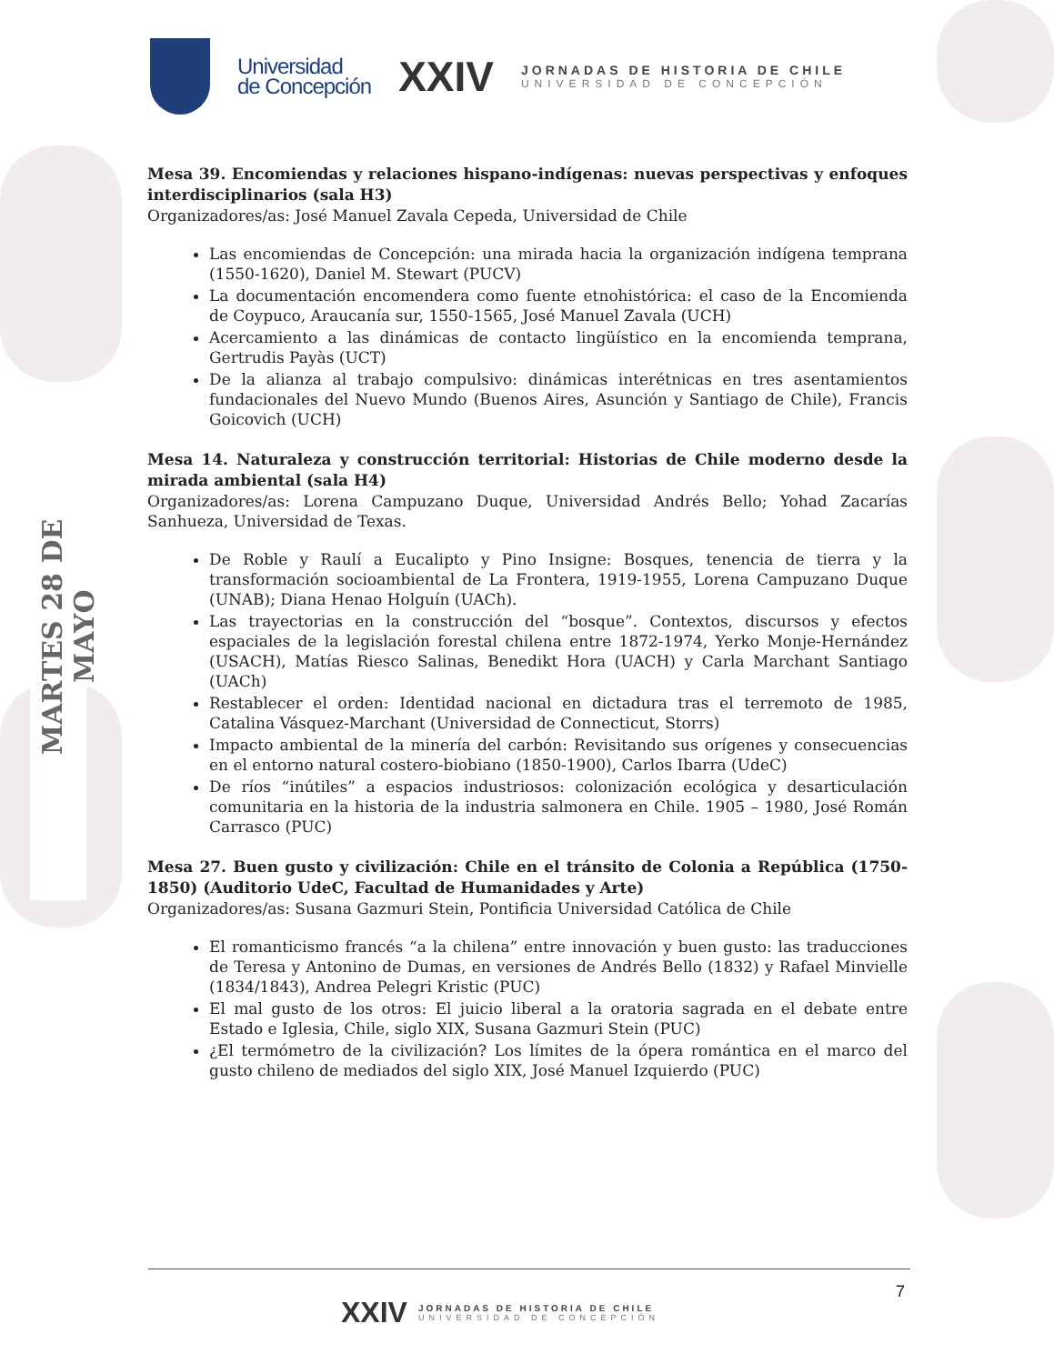MARTES 28 DE MAYO
Universidad
de Concepción
XXIV
JORNADAS DE HISTORIA DE CHILE
UNIVERSIDAD DE CONCEPCIÓN
Mesa 39. Encomiendas y relaciones hispano-indígenas: nuevas perspectivas y enfoques interdisciplinarios (sala H3)
Organizadores/as: José Manuel Zavala Cepeda, Universidad de Chile
Las encomiendas de Concepción: una mirada hacia la organización indígena temprana (1550-1620), Daniel M. Stewart (PUCV)
La documentación encomendera como fuente etnohistórica: el caso de la Encomienda de Coypuco, Araucanía sur, 1550-1565, José Manuel Zavala (UCH)
Acercamiento a las dinámicas de contacto lingüístico en la encomienda temprana, Gertrudis Payàs (UCT)
De la alianza al trabajo compulsivo: dinámicas interétnicas en tres asentamientos fundacionales del Nuevo Mundo (Buenos Aires, Asunción y Santiago de Chile), Francis Goicovich (UCH)
Mesa 14. Naturaleza y construcción territorial: Historias de Chile moderno desde la mirada ambiental (sala H4)
Organizadores/as: Lorena Campuzano Duque, Universidad Andrés Bello; Yohad Zacarías Sanhueza, Universidad de Texas.
De Roble y Raulí a Eucalipto y Pino Insigne: Bosques, tenencia de tierra y la transformación socioambiental de La Frontera, 1919-1955, Lorena Campuzano Duque (UNAB); Diana Henao Holguín (UACh).
Las trayectorias en la construcción del “bosque”. Contextos, discursos y efectos espaciales de la legislación forestal chilena entre 1872-1974, Yerko Monje-Hernández (USACH), Matías Riesco Salinas, Benedikt Hora (UACH) y Carla Marchant Santiago (UACh)
Restablecer el orden: Identidad nacional en dictadura tras el terremoto de 1985, Catalina Vásquez-Marchant (Universidad de Connecticut, Storrs)
Impacto ambiental de la minería del carbón: Revisitando sus orígenes y consecuencias en el entorno natural costero-biobiano (1850-1900), Carlos Ibarra (UdeC)
De ríos “inútiles” a espacios industriosos: colonización ecológica y desarticulación comunitaria en la historia de la industria salmonera en Chile. 1905 – 1980, José Román Carrasco (PUC)
Mesa 27. Buen gusto y civilización: Chile en el tránsito de Colonia a República (1750-1850) (Auditorio UdeC, Facultad de Humanidades y Arte)
Organizadores/as: Susana Gazmuri Stein, Pontificia Universidad Católica de Chile
El romanticismo francés “a la chilena” entre innovación y buen gusto: las traducciones de Teresa y Antonino de Dumas, en versiones de Andrés Bello (1832) y Rafael Minvielle (1834/1843), Andrea Pelegri Kristic (PUC)
El mal gusto de los otros: El juicio liberal a la oratoria sagrada en el debate entre Estado e Iglesia, Chile, siglo XIX, Susana Gazmuri Stein (PUC)
¿El termómetro de la civilización? Los límites de la ópera romántica en el marco del gusto chileno de mediados del siglo XIX, José Manuel Izquierdo (PUC)
7
XXIV
JORNADAS DE HISTORIA DE CHILE
UNIVERSIDAD DE CONCEPCIÓN